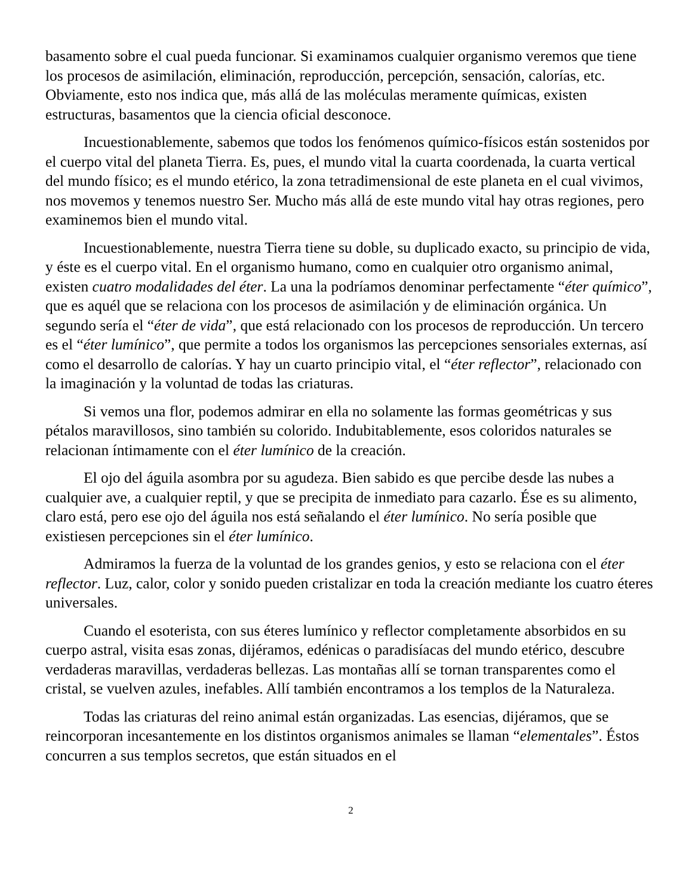basamento sobre el cual pueda funcionar. Si examinamos cualquier organismo veremos que tiene los procesos de asimilación, eliminación, reproducción, percepción, sensación, calorías, etc. Obviamente, esto nos indica que, más allá de las moléculas meramente químicas, existen estructuras, basamentos que la ciencia oficial desconoce.
Incuestionablemente, sabemos que todos los fenómenos químico-físicos están sostenidos por el cuerpo vital del planeta Tierra. Es, pues, el mundo vital la cuarta coordenada, la cuarta vertical del mundo físico; es el mundo etérico, la zona tetradimensional de este planeta en el cual vivimos, nos movemos y tenemos nuestro Ser. Mucho más allá de este mundo vital hay otras regiones, pero examinemos bien el mundo vital.
Incuestionablemente, nuestra Tierra tiene su doble, su duplicado exacto, su principio de vida, y éste es el cuerpo vital. En el organismo humano, como en cualquier otro organismo animal, existen cuatro modalidades del éter. La una la podríamos denominar perfectamente “éter químico”, que es aquél que se relaciona con los procesos de asimilación y de eliminación orgánica. Un segundo sería el “éter de vida”, que está relacionado con los procesos de reproducción. Un tercero es el “éter lumínico”, que permite a todos los organismos las percepciones sensoriales externas, así como el desarrollo de calorías. Y hay un cuarto principio vital, el “éter reflector”, relacionado con la imaginación y la voluntad de todas las criaturas.
Si vemos una flor, podemos admirar en ella no solamente las formas geométricas y sus pétalos maravillosos, sino también su colorido. Indubitablemente, esos coloridos naturales se relacionan íntimamente con el éter lumínico de la creación.
El ojo del águila asombra por su agudeza. Bien sabido es que percibe desde las nubes a cualquier ave, a cualquier reptil, y que se precipita de inmediato para cazarlo. Ése es su alimento, claro está, pero ese ojo del águila nos está señalando el éter lumínico. No sería posible que existiesen percepciones sin el éter lumínico.
Admiramos la fuerza de la voluntad de los grandes genios, y esto se relaciona con el éter reflector. Luz, calor, color y sonido pueden cristalizar en toda la creación mediante los cuatro éteres universales.
Cuando el esoterista, con sus éteres lumínico y reflector completamente absorbidos en su cuerpo astral, visita esas zonas, dijéramos, edénicas o paradisíacas del mundo etérico, descubre verdaderas maravillas, verdaderas bellezas. Las montañas allí se tornan transparentes como el cristal, se vuelven azules, inefables. Allí también encontramos a los templos de la Naturaleza.
Todas las criaturas del reino animal están organizadas. Las esencias, dijéramos, que se reincorporan incesantemente en los distintos organismos animales se llaman “elementales”. Éstos concurren a sus templos secretos, que están situados en el
2